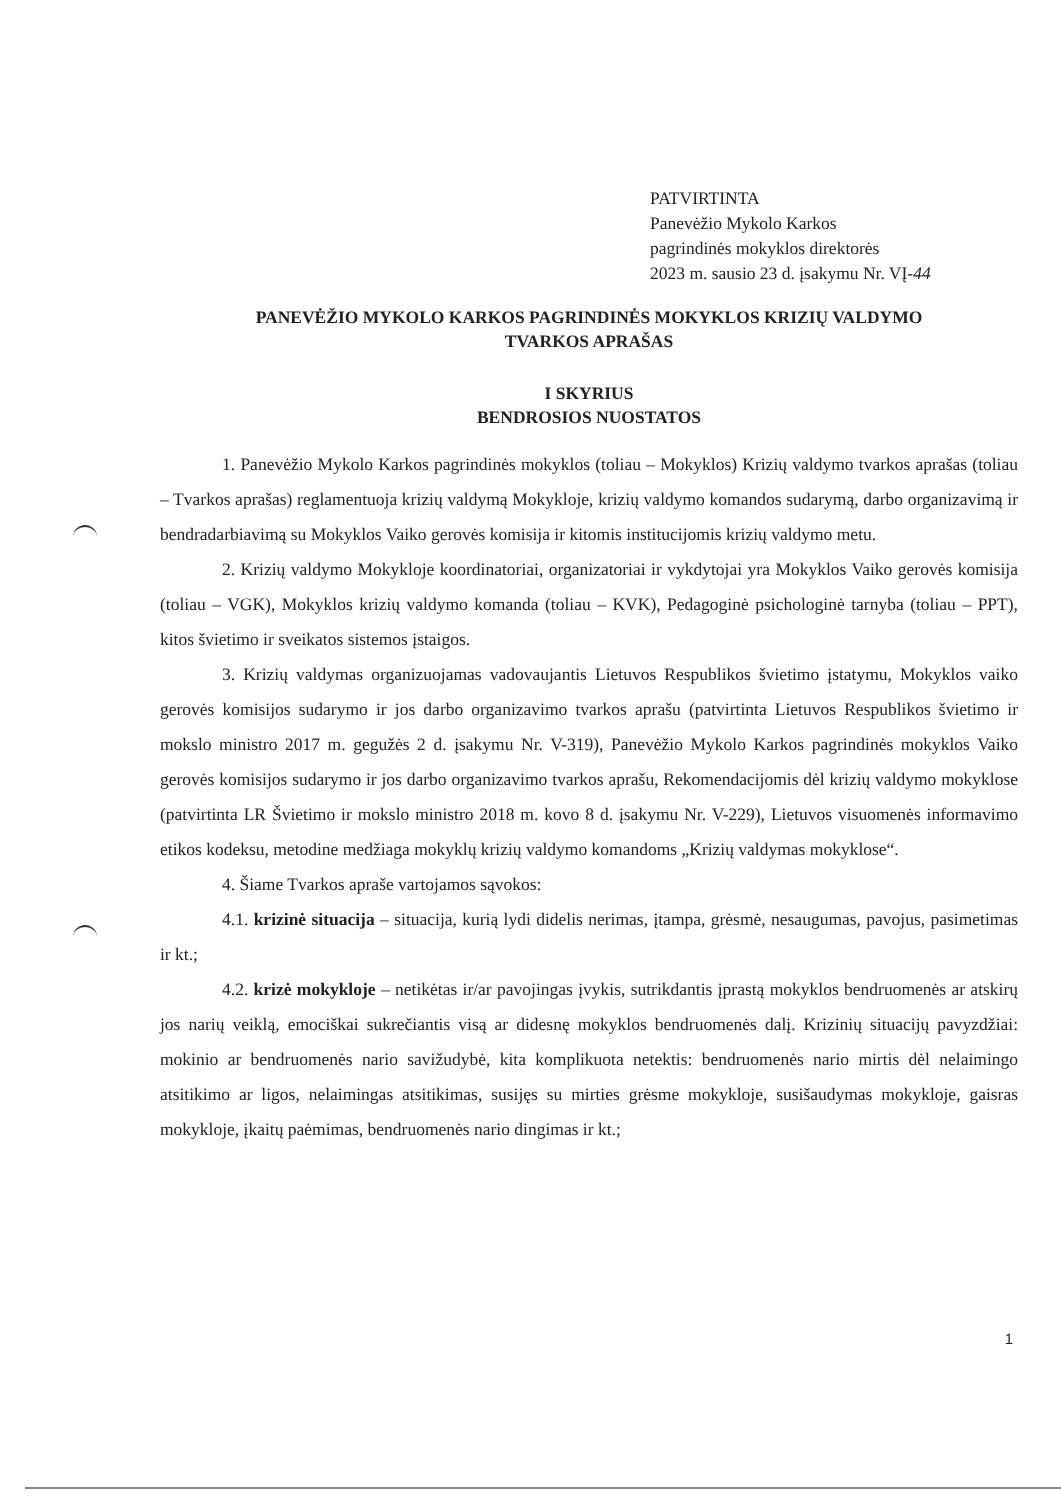PATVIRTINTA
Panevėžio Mykolo Karkos
pagrindinės mokyklos direktorės
2023 m. sausio 23 d. įsakymu Nr. VĮ-44
PANEVĖŽIO MYKOLO KARKOS PAGRINDINĖS MOKYKLOS KRIZIŲ VALDYMO
TVARKOS APRAŠAS
I SKYRIUS
BENDROSIOS NUOSTATOS
1. Panevėžio Mykolo Karkos pagrindinės mokyklos (toliau – Mokyklos) Krizių valdymo tvarkos aprašas (toliau – Tvarkos aprašas) reglamentuoja krizių valdymą Mokykloje, krizių valdymo komandos sudarymą, darbo organizavimą ir bendradarbiavimą su Mokyklos Vaiko gerovės komisija ir kitomis institucijomis krizių valdymo metu.
2. Krizių valdymo Mokykloje koordinatoriai, organizatoriai ir vykdytojai yra Mokyklos Vaiko gerovės komisija (toliau – VGK), Mokyklos krizių valdymo komanda (toliau – KVK), Pedagoginė psichologinė tarnyba (toliau – PPT), kitos švietimo ir sveikatos sistemos įstaigos.
3. Krizių valdymas organizuojamas vadovaujantis Lietuvos Respublikos švietimo įstatymu, Mokyklos vaiko gerovės komisijos sudarymo ir jos darbo organizavimo tvarkos aprašu (patvirtinta Lietuvos Respublikos švietimo ir mokslo ministro 2017 m. gegužės 2 d. įsakymu Nr. V-319), Panevėžio Mykolo Karkos pagrindinės mokyklos Vaiko gerovės komisijos sudarymo ir jos darbo organizavimo tvarkos aprašu, Rekomendacijomis dėl krizių valdymo mokyklose (patvirtinta LR Švietimo ir mokslo ministro 2018 m. kovo 8 d. įsakymu Nr. V-229), Lietuvos visuomenės informavimo etikos kodeksu, metodine medžiaga mokyklų krizių valdymo komandoms „Krizių valdymas mokyklose“.
4. Šiame Tvarkos apraše vartojamos sąvokos:
4.1. krizinė situacija – situacija, kurią lydi didelis nerimas, įtampa, grėsmė, nesaugumas, pavojus, pasimetimas ir kt.;
4.2. krizė mokykloje – netikėtas ir/ar pavojingas įvykis, sutrikdantis įprastą mokyklos bendruomenės ar atskirų jos narių veiklą, emociškai sukrečiantis visą ar didesnę mokyklos bendruomenės dalį. Krizinių situacijų pavyzdžiai: mokinio ar bendruomenės nario savižudybė, kita komplikuota netektis: bendruomenės nario mirtis dėl nelaimingo atsitikimo ar ligos, nelaimingas atsitikimas, susijęs su mirties grėsme mokykloje, susišaudymas mokykloje, gaisras mokykloje, įkaitų paėmimas, bendruomenės nario dingimas ir kt.;
1